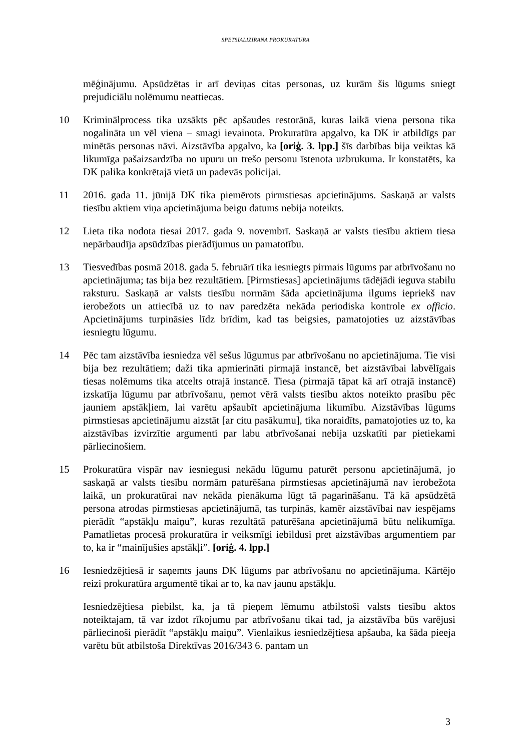SPETSIALIZIRANA PROKURATURA
mēģinājumu. Apsūdzētas ir arī deviņas citas personas, uz kurām šis lūgums sniegt prejudiciālu nolēmumu neattiecas.
10 Kriminālprocess tika uzsākts pēc apšaudes restorānā, kuras laikā viena persona tika nogalināta un vēl viena – smagi ievainota. Prokuratūra apgalvo, ka DK ir atbildīgs par minētās personas nāvi. Aizstāvība apgalvo, ka [oriģ. 3. lpp.] šīs darbības bija veiktas kā likumīga pašaizsardzība no upuru un trešo personu īstenota uzbrukuma. Ir konstatēts, ka DK palika konkrētajā vietā un padevās policijai.
11 2016. gada 11. jūnijā DK tika piemērots pirmstiesas apcietinājums. Saskaņā ar valsts tiesību aktiem viņa apcietinājuma beigu datums nebija noteikts.
12 Lieta tika nodota tiesai 2017. gada 9. novembrī. Saskaņā ar valsts tiesību aktiem tiesa nepārbaudīja apsūdzības pierādījumus un pamatotību.
13 Tiesvedības posmā 2018. gada 5. februārī tika iesniegts pirmais lūgums par atbrīvošanu no apcietinājuma; tas bija bez rezultātiem. [Pirmstiesas] apcietinājums tādējādi ieguva stabilu raksturu. Saskaņā ar valsts tiesību normām šāda apcietinājuma ilgums iepriekš nav ierobežots un attiecībā uz to nav paredzēta nekāda periodiska kontrole ex officio. Apcietinājums turpināsies līdz brīdim, kad tas beigsies, pamatojoties uz aizstāvības iesniegtu lūgumu.
14 Pēc tam aizstāvība iesniedza vēl sešus lūgumus par atbrīvošanu no apcietinājuma. Tie visi bija bez rezultātiem; daži tika apmierināti pirmajā instancē, bet aizstāvībai labvēlīgais tiesas nolēmums tika atcelts otrajā instancē. Tiesa (pirmajā tāpat kā arī otrajā instancē) izskatīja lūgumu par atbrīvošanu, ņemot vērā valsts tiesību aktos noteikto prasību pēc jauniem apstākļiem, lai varētu apšaubīt apcietinājuma likumību. Aizstāvības lūgums pirmstiesas apcietinājumu aizstāt [ar citu pasākumu], tika noraidīts, pamatojoties uz to, ka aizstāvības izvirzītie argumenti par labu atbrīvošanai nebija uzskatīti par pietiekami pārliecinošiem.
15 Prokuratūra vispār nav iesniegusi nekādu lūgumu paturēt personu apcietinājumā, jo saskaņā ar valsts tiesību normām paturēšana pirmstiesas apcietinājumā nav ierobežota laikā, un prokuratūrai nav nekāda pienākuma lūgt tā pagarināšanu. Tā kā apsūdzētā persona atrodas pirmstiesas apcietinājumā, tas turpinās, kamēr aizstāvībai nav iespējams pierādīt “apstākļu maiņu”, kuras rezultātā paturēšana apcietinājumā būtu nelikumīga. Pamatlietas procesā prokuratūra ir veiksmīgi iebildusi pret aizstāvības argumentiem par to, ka ir “mainījušies apstākļi”. [oriģ. 4. lpp.]
16 Iesniedzējtiesā ir saņemts jauns DK lūgums par atbrīvošanu no apcietinājuma. Kārtējo reizi prokuratūra argumentē tikai ar to, ka nav jaunu apstākļu.
Iesniedzējtiesa piebilst, ka, ja tā pieņem lēmumu atbilstoši valsts tiesību aktos noteiktajam, tā var izdot rīkojumu par atbrīvošanu tikai tad, ja aizstāvība būs varējusi pārliecinoši pierādīt “apstākļu maiņu”. Vienlaikus iesniedzējtiesa apšauba, ka šāda pieeja varētu būt atbilstoša Direktīvas 2016/343 6. pantam un
3